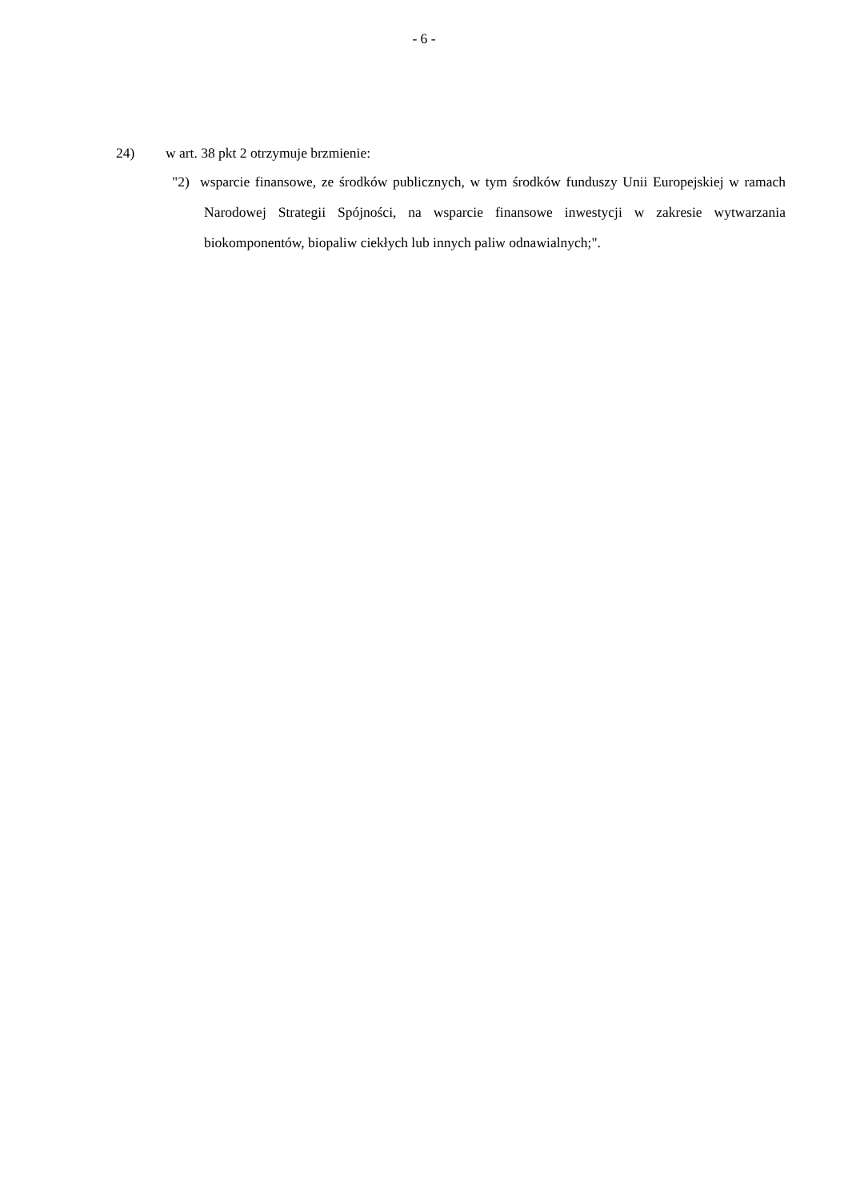- 6 -
24) w art. 38 pkt 2 otrzymuje brzmienie:
"2) wsparcie finansowe, ze środków publicznych, w tym środków funduszy Unii Europejskiej w ramach Narodowej Strategii Spójności, na wsparcie finansowe inwestycji w zakresie wytwarzania biokomponentów, biopaliw ciekłych lub innych paliw odnawialnych;".